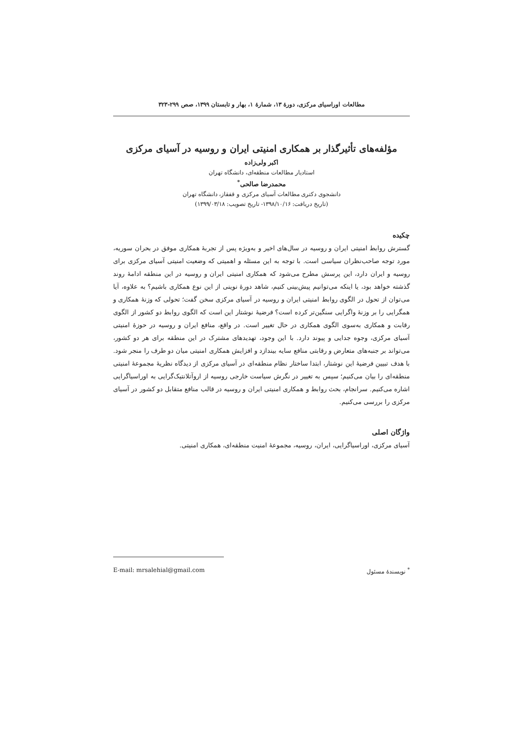مطالعات اوراسیای مرکزی، دورهٔ ۱۳، شمارهٔ ۱، بهار و تابستان ۱۳۹۹، صص ۲۹۹-۳۲۳
مؤلفه‌های تأثیرگذار بر همکاری امنیتی ایران و روسیه در آسیای مرکزی
اکبر ولی‌زاده
استادیار مطالعات منطقه‌ای، دانشگاه تهران
محمدرضا صالحی<sup>*</sup>
دانشجوی دکتری مطالعات آسیای مرکزی و قفقاز، دانشگاه تهران
(تاریخ دریافت: ۱۳۹۸/۱۰/۱۶- تاریخ تصویب: ۱۳۹۹/۰۳/۱۸)
چکیده
گسترش روابط امنیتی ایران و روسیه در سال‌های اخیر و به‌ویژه پس از تجربهٔ همکاری موفق در بحران سوریه، مورد توجه صاحب‌نظران سیاسی است. با توجه به این مسئله و اهمیتی که وضعیت امنیتی آسیای مرکزی برای روسیه و ایران دارد، این پرسش مطرح می‌شود که همکاری امنیتی ایران و روسیه در این منطقه ادامهٔ روند گذشته خواهد بود، یا اینکه می‌توانیم پیش‌بینی کنیم، شاهد دورهٔ نوینی از این نوع همکاری باشیم؟ به علاوه، آیا می‌توان از تحول در الگوی روابط امنیتی ایران و روسیه در آسیای مرکزی سخن گفت؛ تحولی که وزنهٔ همکاری و همگرایی را بر وزنهٔ واگرایی سنگین‌تر کرده است؟ فرضیهٔ نوشتار این است که الگوی روابط دو کشور از الگوی رقابت و همکاری به‌سوی الگوی همکاری در حال تغییر است. در واقع، منافع ایران و روسیه در حوزهٔ امنیتی آسیای مرکزی، وجوه جدایی و پیوند دارد. با این وجود، تهدیدهای مشترک در این منطقه برای هر دو کشور، می‌تواند بر جنبه‌های متعارض و رقابتی منافع سایه بیندازد و افزایش همکاری امنیتی میان دو طرف را منجر شود. با هدف تبیین فرضیهٔ این نوشتار، ابتدا ساختار نظام منطقه‌ای در آسیای مرکزی از دیدگاه نظریهٔ مجموعهٔ امنیتی منطقه‌ای را بیان می‌کنیم؛ سپس به تغییر در نگرش سیاست خارجی روسیه از اروآتلانتیک‌گرایی به اوراسیاگرایی اشاره می‌کنیم. سرانجام، بحث روابط و همکاری امنیتی ایران و روسیه در قالب منافع متقابل دو کشور در آسیای مرکزی را بررسی می‌کنیم.
واژگان اصلی
آسیای مرکزی، اوراسیاگرایی، ایران، روسیه، مجموعهٔ امنیت منطقه‌ای، همکاری امنیتی.
<sup>*</sup> نویسندهٔ مسئول E-mail: mrsalehial@gmail.com